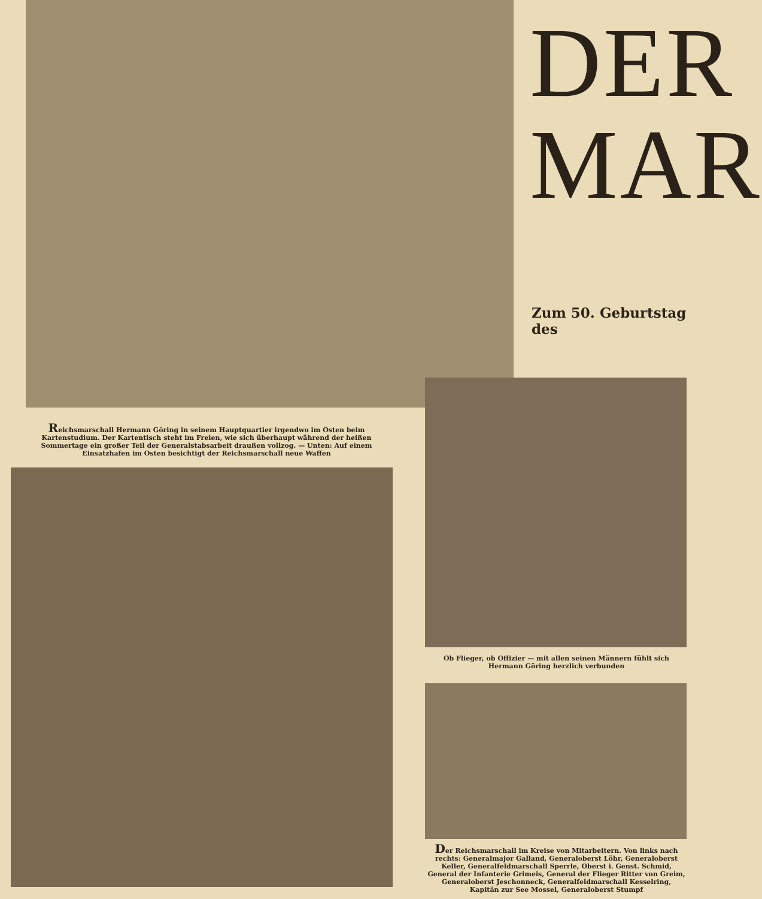DER
MAR
Zum 50. Geburtstag des
Reichsmarschall Hermann Göring in seinem Hauptquartier irgendwo im Osten beim Kartenstudium. Der Kartentisch steht im Freien, wie sich überhaupt während der heißen Sommertage ein großer Teil der Generalstabsarbeit draußen vollzog. — Unten: Auf einem Einsatzhafen im Osten besichtigt der Reichsmarschall neue Waffen
Ob Flieger, ob Offizier — mit allen seinen Männern fühlt sich Hermann Göring herzlich verbunden
Der Reichsmarschall im Kreise von Mitarbeitern. Von links nach rechts: Generalmajor Galland, Generaloberst Löhr, Generaloberst Keller, Generalfeldmarschall Sperrle, Oberst i. Genst. Schmid, General der Infanterie Grimeis, General der Flieger Ritter von Greim, Generaloberst Jeschonneck, Generalfeldmarschall Kesselring, Kapitän zur See Mossel, Generaloberst Stumpf